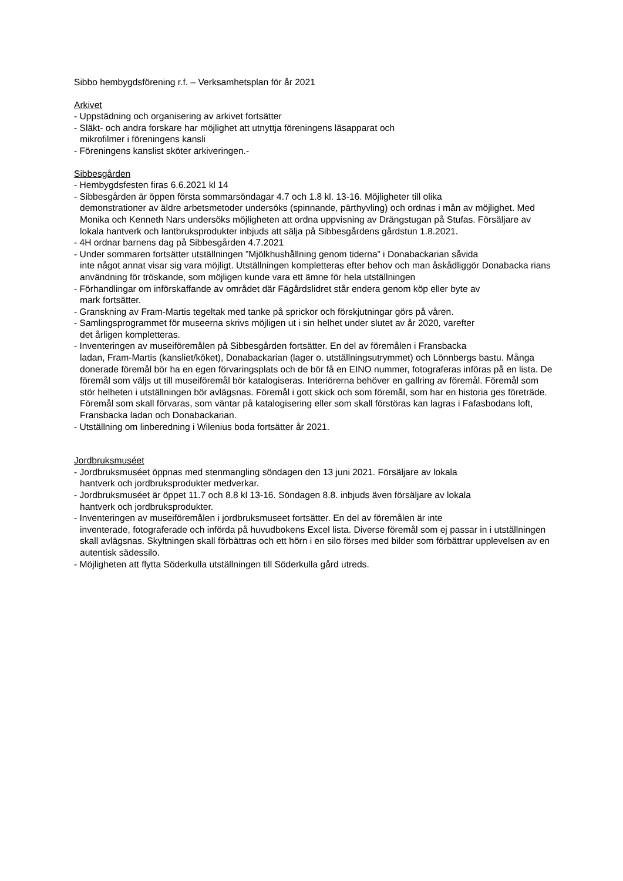Sibbo hembygdsförening r.f. – Verksamhetsplan för år 2021
Arkivet
- Uppstädning och organisering av arkivet fortsätter
- Släkt- och andra forskare har möjlighet att utnyttja föreningens läsapparat och
mikrofilmer i föreningens kansli
- Föreningens kanslist sköter arkiveringen.-
Sibbesgården
- Hembygdsfesten firas 6.6.2021 kl 14
- Sibbesgården är öppen första sommarsöndagar 4.7 och 1.8 kl. 13-16. Möjligheter till olika
demonstrationer av äldre arbetsmetoder undersöks (spinnande, pärthyvling) och ordnas i mån av möjlighet. Med Monika och Kenneth Nars undersöks möjligheten att ordna uppvisning av Drängstugan på Stufas. Försäljare av lokala hantverk och lantbruksprodukter inbjuds att sälja på Sibbesgårdens gårdstun 1.8.2021.
- 4H ordnar barnens dag på Sibbesgården 4.7.2021
- Under sommaren fortsätter utställningen ”Mjölkhushållning genom tiderna” i Donabackarian såvida
inte något annat visar sig vara möjligt. Utställningen kompletteras efter behov och man åskådliggör Donabacka rians användning för tröskande, som möjligen kunde vara ett ämne för hela utställningen
- Förhandlingar om införskaffande av området där Fägårdslidret står endera genom köp eller byte av
mark fortsätter.
- Granskning av Fram-Martis tegeltak med tanke på sprickor och förskjutningar görs på våren.
- Samlingsprogrammet för museerna skrivs möjligen ut i sin helhet under slutet av år 2020, varefter
det årligen kompletteras.
- Inventeringen av museiföremålen på Sibbesgården fortsätter. En del av föremålen i Fransbacka
ladan, Fram-Martis (kansliet/köket), Donabackarian (lager o. utställningsutrymmet) och Lönnbergs bastu. Många donerade föremål bör ha en egen förvaringsplats och de bör få en EINO nummer, fotograferas införas på en lista. De föremål som väljs ut till museiföremål bör katalogiseras. Interiörerna behöver en gallring av föremål. Föremål som stör helheten i utställningen bör avlägsnas. Föremål i gott skick och som föremål, som har en historia ges företräde. Föremål som skall förvaras, som väntar på katalogisering eller som skall förstöras kan lagras i Fafasbodans loft, Fransbacka ladan och Donabackarian.
- Utställning om linberedning i Wilenius boda fortsätter år 2021.
Jordbruksmuséet
- Jordbruksmuséet öppnas med stenmangling söndagen den 13 juni 2021. Försäljare av lokala
hantverk och jordbruksprodukter medverkar.
- Jordbruksmuséet är öppet 11.7 och 8.8 kl 13-16. Söndagen 8.8. inbjuds även försäljare av lokala
hantverk och jordbruksprodukter.
- Inventeringen av museiföremålen i jordbruksmuseet fortsätter. En del av föremålen är inte
inventerade, fotograferade och införda på huvudbokens Excel lista. Diverse föremål som ej passar in i utställningen skall avlägsnas. Skyltningen skall förbättras och ett hörn i en silo förses med bilder som förbättrar upplevelsen av en autentisk sädessilo.
- Möjligheten att flytta Söderkulla utställningen till Söderkulla gård utreds.